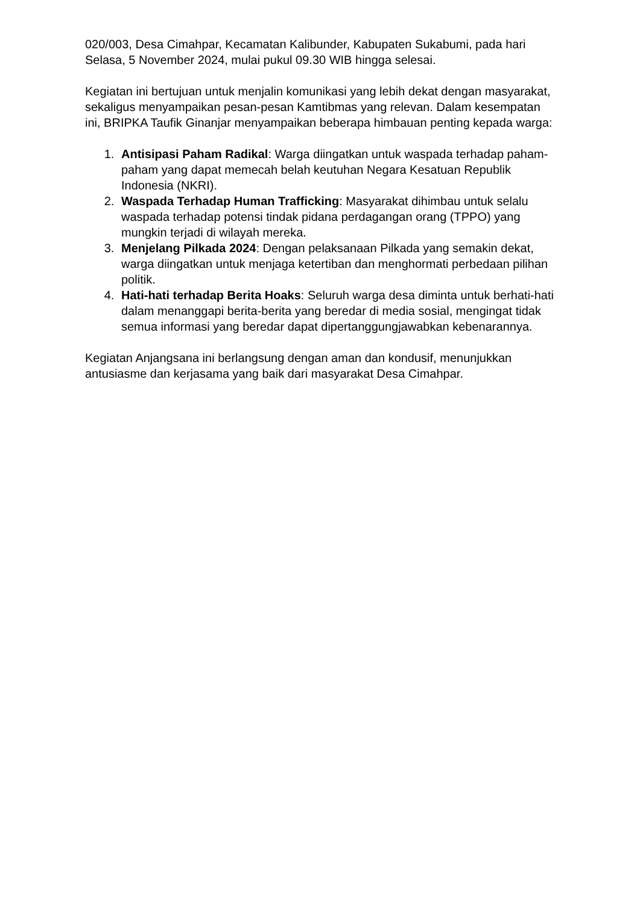020/003, Desa Cimahpar, Kecamatan Kalibunder, Kabupaten Sukabumi, pada hari Selasa, 5 November 2024, mulai pukul 09.30 WIB hingga selesai.
Kegiatan ini bertujuan untuk menjalin komunikasi yang lebih dekat dengan masyarakat, sekaligus menyampaikan pesan-pesan Kamtibmas yang relevan. Dalam kesempatan ini, BRIPKA Taufik Ginanjar menyampaikan beberapa himbauan penting kepada warga:
1. Antisipasi Paham Radikal: Warga diingatkan untuk waspada terhadap paham-paham yang dapat memecah belah keutuhan Negara Kesatuan Republik Indonesia (NKRI).
2. Waspada Terhadap Human Trafficking: Masyarakat dihimbau untuk selalu waspada terhadap potensi tindak pidana perdagangan orang (TPPO) yang mungkin terjadi di wilayah mereka.
3. Menjelang Pilkada 2024: Dengan pelaksanaan Pilkada yang semakin dekat, warga diingatkan untuk menjaga ketertiban dan menghormati perbedaan pilihan politik.
4. Hati-hati terhadap Berita Hoaks: Seluruh warga desa diminta untuk berhati-hati dalam menanggapi berita-berita yang beredar di media sosial, mengingat tidak semua informasi yang beredar dapat dipertanggungjawabkan kebenarannya.
Kegiatan Anjangsana ini berlangsung dengan aman dan kondusif, menunjukkan antusiasme dan kerjasama yang baik dari masyarakat Desa Cimahpar.